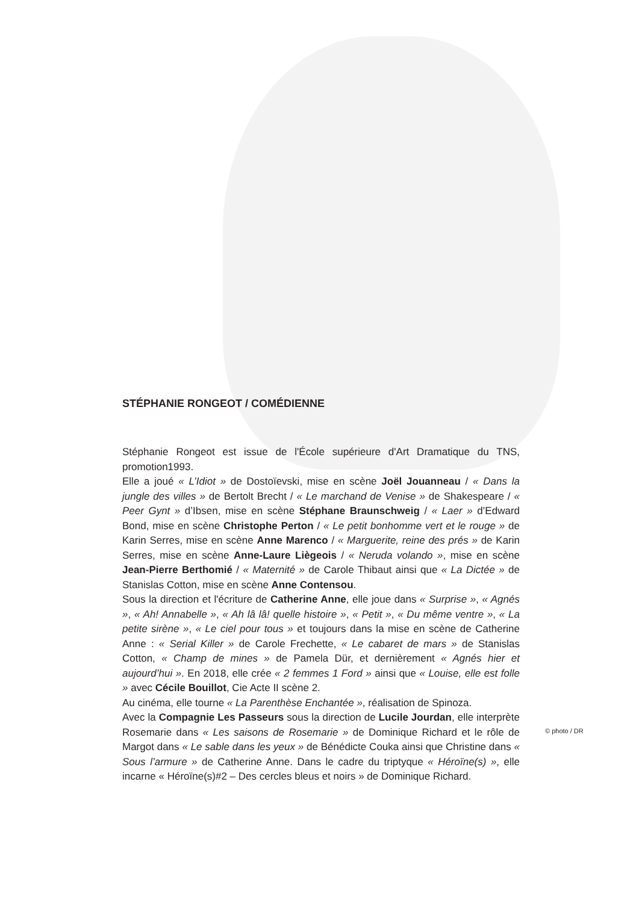STÉPHANIE RONGEOT / COMÉDIENNE
Stéphanie Rongeot est issue de l'École supérieure d'Art Dramatique du TNS, promotion1993.
Elle a joué « L’Idiot » de Dostoïevski, mise en scène Joël Jouanneau / « Dans la jungle des villes » de Bertolt Brecht / « Le marchand de Venise » de Shakespeare / « Peer Gynt » d’Ibsen, mise en scène Stéphane Braunschweig / « Laer » d’Edward Bond, mise en scène Christophe Perton / « Le petit bonhomme vert et le rouge » de Karin Serres, mise en scène Anne Marenco / « Marguerite, reine des prés » de Karin Serres, mise en scène Anne-Laure Liègeois / « Neruda volando », mise en scène Jean-Pierre Berthomié / « Maternité » de Carole Thibaut ainsi que « La Dictée » de Stanislas Cotton, mise en scène Anne Contensou.
Sous la direction et l'écriture de Catherine Anne, elle joue dans « Surprise », « Agnés », « Ah! Annabelle », « Ah lâ lâ! quelle histoire », « Petit », « Du même ventre », « La petite sirène », « Le ciel pour tous » et toujours dans la mise en scène de Catherine Anne : « Serial Killer » de Carole Frechette, « Le cabaret de mars » de Stanislas Cotton, « Champ de mines » de Pamela Dür, et dernièrement « Agnés hier et aujourd’hui ». En 2018, elle crée « 2 femmes 1 Ford » ainsi que « Louise, elle est folle » avec Cécile Bouillot, Cie Acte II scène 2.
Au cinéma, elle tourne « La Parenthèse Enchantée », réalisation de Spinoza.
Avec la Compagnie Les Passeurs sous la direction de Lucile Jourdan, elle interprète Rosemarie dans « Les saisons de Rosemarie » de Dominique Richard et le rôle de Margot dans « Le sable dans les yeux » de Bénédicte Couka ainsi que Christine dans « Sous l’armure » de Catherine Anne. Dans le cadre du triptyque « Héroïne(s) », elle incarne « Héroïne(s)#2 – Des cercles bleus et noirs » de Dominique Richard.
© photo / DR